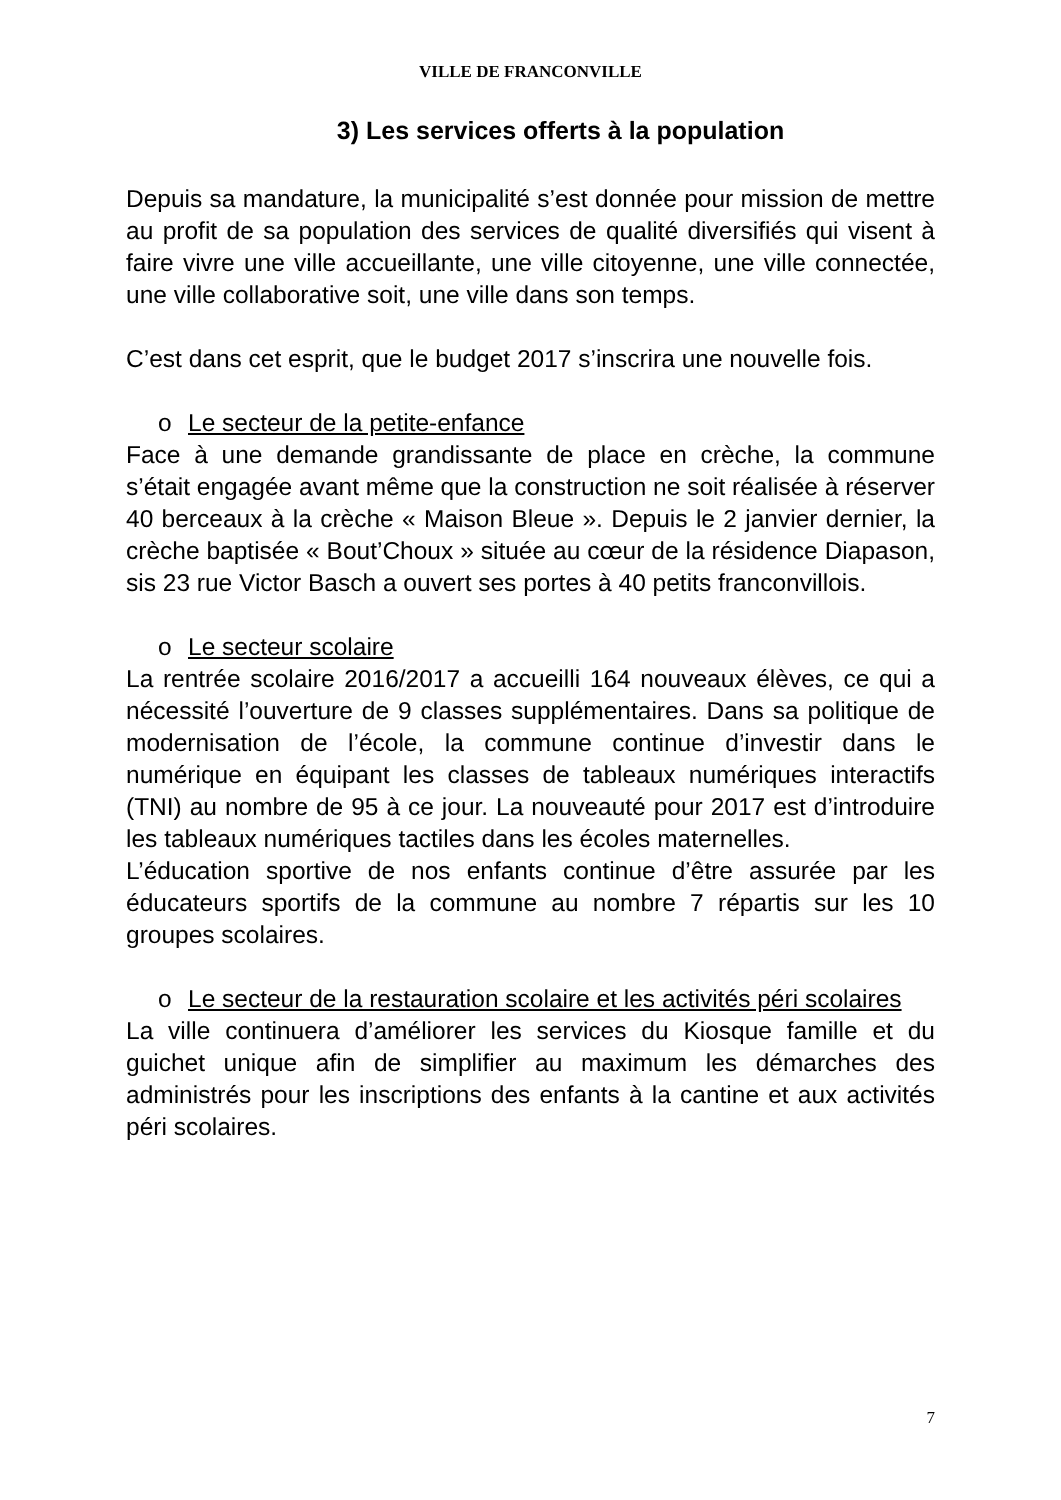VILLE DE FRANCONVILLE
3) Les services offerts à la population
Depuis sa mandature, la municipalité s’est donnée pour mission de mettre au profit de sa population des services de qualité diversifiés qui visent à faire vivre une ville accueillante, une ville citoyenne, une ville connectée, une ville collaborative soit, une ville dans son temps.
C’est dans cet esprit, que le budget 2017 s’inscrira une nouvelle fois.
o Le secteur de la petite-enfance
Face à une demande grandissante de place en crèche, la commune s’était engagée avant même que la construction ne soit réalisée à réserver 40 berceaux à la crèche « Maison Bleue ». Depuis le 2 janvier dernier, la crèche baptisée « Bout’Choux » située au cœur de la résidence Diapason, sis 23 rue Victor Basch a ouvert ses portes à 40 petits franconvillois.
o Le secteur scolaire
La rentrée scolaire 2016/2017 a accueilli 164 nouveaux élèves, ce qui a nécessité l’ouverture de 9 classes supplémentaires. Dans sa politique de modernisation de l’école, la commune continue d’investir dans le numérique en équipant les classes de tableaux numériques interactifs (TNI) au nombre de 95 à ce jour. La nouveauté pour 2017 est d’introduire les tableaux numériques tactiles dans les écoles maternelles.
L’éducation sportive de nos enfants continue d’être assurée par les éducateurs sportifs de la commune au nombre 7 répartis sur les 10 groupes scolaires.
o Le secteur de la restauration scolaire et les activités péri scolaires
La ville continuera d’améliorer les services du Kiosque famille et du guichet unique afin de simplifier au maximum les démarches des administrés pour les inscriptions des enfants à la cantine et aux activités péri scolaires.
7